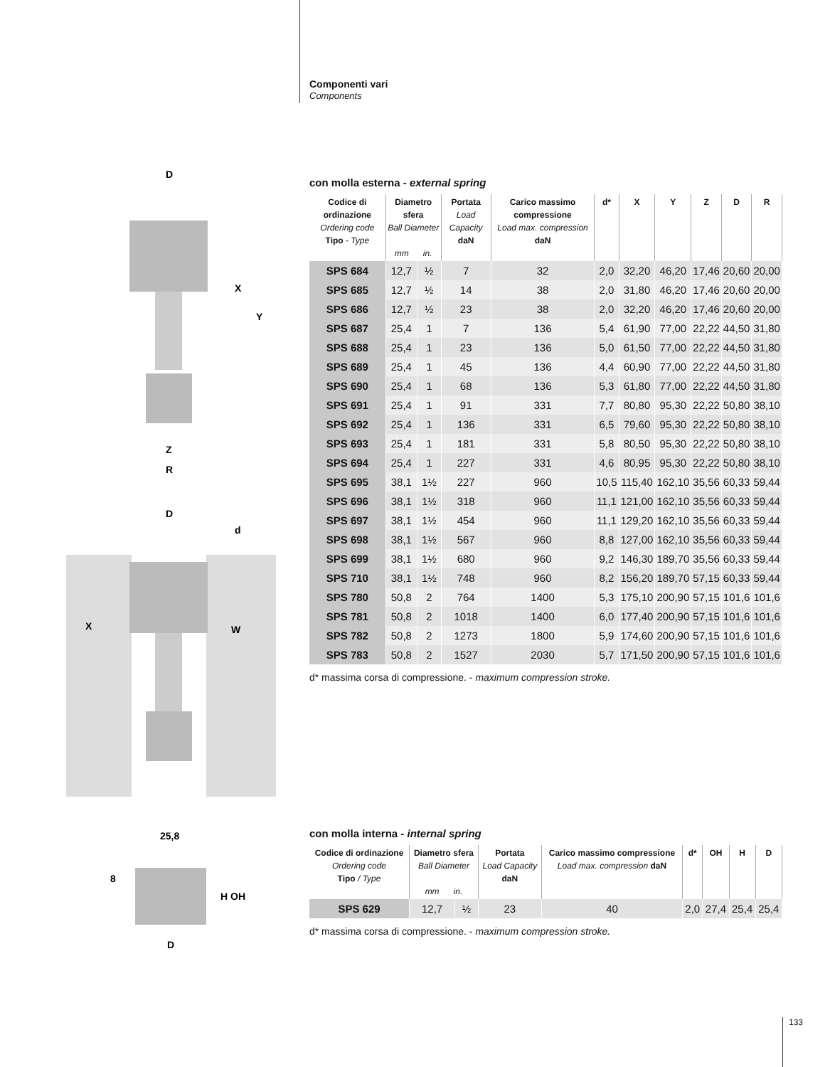Componenti vari
Components
D
X
Y
Z
R
D
d
X
W
25,8
8
H OH
D
con molla esterna - external spring
| Codice di ordinazione Ordering code Tipo - Type | Diametro sfera Ball Diameter mm in. | | Portata Load Capacity daN | Carico massimo compressione Load max. compression daN | d* | X | Y | Z | D | R |
| --- | --- | --- | --- | --- | --- | --- | --- | --- | --- | --- |
| SPS 684 | 12,7 | ½ | 7 | 32 | 2,0 | 32,20 | 46,20 | 17,46 | 20,60 | 20,00 |
| SPS 685 | 12,7 | ½ | 14 | 38 | 2,0 | 31,80 | 46,20 | 17,46 | 20,60 | 20,00 |
| SPS 686 | 12,7 | ½ | 23 | 38 | 2,0 | 32,20 | 46,20 | 17,46 | 20,60 | 20,00 |
| SPS 687 | 25,4 | 1 | 7 | 136 | 5,4 | 61,90 | 77,00 | 22,22 | 44,50 | 31,80 |
| SPS 688 | 25,4 | 1 | 23 | 136 | 5,0 | 61,50 | 77,00 | 22,22 | 44,50 | 31,80 |
| SPS 689 | 25,4 | 1 | 45 | 136 | 4,4 | 60,90 | 77,00 | 22,22 | 44,50 | 31,80 |
| SPS 690 | 25,4 | 1 | 68 | 136 | 5,3 | 61,80 | 77,00 | 22,22 | 44,50 | 31,80 |
| SPS 691 | 25,4 | 1 | 91 | 331 | 7,7 | 80,80 | 95,30 | 22,22 | 50,80 | 38,10 |
| SPS 692 | 25,4 | 1 | 136 | 331 | 6,5 | 79,60 | 95,30 | 22,22 | 50,80 | 38,10 |
| SPS 693 | 25,4 | 1 | 181 | 331 | 5,8 | 80,50 | 95,30 | 22,22 | 50,80 | 38,10 |
| SPS 694 | 25,4 | 1 | 227 | 331 | 4,6 | 80,95 | 95,30 | 22,22 | 50,80 | 38,10 |
| SPS 695 | 38,1 | 1½ | 227 | 960 | 10,5 | 115,40 | 162,10 | 35,56 | 60,33 | 59,44 |
| SPS 696 | 38,1 | 1½ | 318 | 960 | 11,1 | 121,00 | 162,10 | 35,56 | 60,33 | 59,44 |
| SPS 697 | 38,1 | 1½ | 454 | 960 | 11,1 | 129,20 | 162,10 | 35,56 | 60,33 | 59,44 |
| SPS 698 | 38,1 | 1½ | 567 | 960 | 8,8 | 127,00 | 162,10 | 35,56 | 60,33 | 59,44 |
| SPS 699 | 38,1 | 1½ | 680 | 960 | 9,2 | 146,30 | 189,70 | 35,56 | 60,33 | 59,44 |
| SPS 710 | 38,1 | 1½ | 748 | 960 | 8,2 | 156,20 | 189,70 | 57,15 | 60,33 | 59,44 |
| SPS 780 | 50,8 | 2 | 764 | 1400 | 5,3 | 175,10 | 200,90 | 57,15 | 101,6 | 101,6 |
| SPS 781 | 50,8 | 2 | 1018 | 1400 | 6,0 | 177,40 | 200,90 | 57,15 | 101,6 | 101,6 |
| SPS 782 | 50,8 | 2 | 1273 | 1800 | 5,9 | 174,60 | 200,90 | 57,15 | 101,6 | 101,6 |
| SPS 783 | 50,8 | 2 | 1527 | 2030 | 5,7 | 171,50 | 200,90 | 57,15 | 101,6 | 101,6 |
d* massima corsa di compressione. - maximum compression stroke.
con molla interna - internal spring
| Codice di ordinazione Ordering code Tipo / Type | Diametro sfera Ball Diameter mm in. | | Portata Load Capacity daN | Carico massimo compressione Load max. compression daN | d* | OH | H | D |
| --- | --- | --- | --- | --- | --- | --- | --- | --- |
| SPS 629 | 12,7 | ½ | 23 | 40 | 2,0 | 27,4 | 25,4 | 25,4 |
d* massima corsa di compressione. - maximum compression stroke.
133